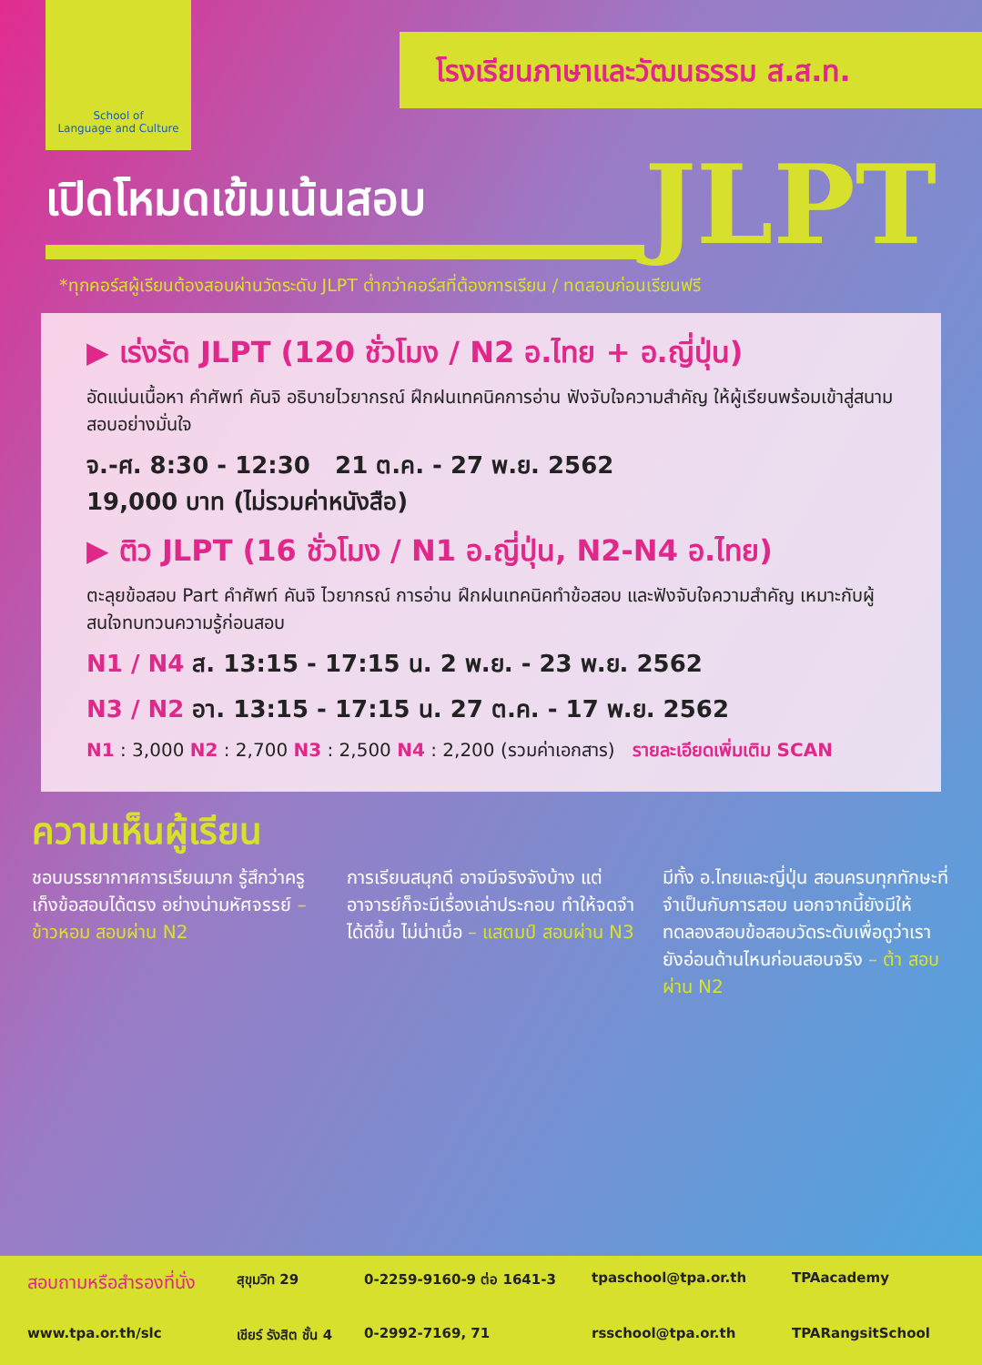School of
Language and Culture
โรงเรียนภาษาและวัฒนธรรม ส.ส.ท.
เปิดโหมดเข้มเน้นสอบ
JLPT
*ทุกคอร์สผู้เรียนต้องสอบผ่านวัดระดับ JLPT ต่ำกว่าคอร์สที่ต้องการเรียน / ทดสอบก่อนเรียนฟรี
▶ เร่งรัด JLPT (120 ชั่วโมง / N2 อ.ไทย + อ.ญี่ปุ่น)
อัดแน่นเนื้อหา คำศัพท์ คันจิ อธิบายไวยากรณ์ ฝึกฝนเทคนิคการอ่าน ฟังจับใจความสำคัญ ให้ผู้เรียนพร้อมเข้าสู่สนามสอบอย่างมั่นใจ
จ.-ศ. 8:30 - 12:30 21 ต.ค. - 27 พ.ย. 2562
19,000 บาท (ไม่รวมค่าหนังสือ)
▶ ติว JLPT (16 ชั่วโมง / N1 อ.ญี่ปุ่น, N2-N4 อ.ไทย)
ตะลุยข้อสอบ Part คำศัพท์ คันจิ ไวยากรณ์ การอ่าน ฝึกฝนเทคนิคทำข้อสอบ และฟังจับใจความสำคัญ เหมาะกับผู้สนใจทบทวนความรู้ก่อนสอบ
N1 / N4 ส. 13:15 - 17:15 น. 2 พ.ย. - 23 พ.ย. 2562
N3 / N2 อา. 13:15 - 17:15 น. 27 ต.ค. - 17 พ.ย. 2562
N1 : 3,000 N2 : 2,700 N3 : 2,500 N4 : 2,200 (รวมค่าเอกสาร) รายละเอียดเพิ่มเติม SCAN
ความเห็นผู้เรียน
ชอบบรรยากาศการเรียนมาก รู้สึกว่าครูเก็งข้อสอบได้ตรง อย่างน่ามหัศจรรย์ – ข้าวหอม สอบผ่าน N2
การเรียนสนุกดี อาจมีจริงจังบ้าง แต่อาจารย์ก็จะมีเรื่องเล่าประกอบ ทำให้จดจำได้ดีขึ้น ไม่น่าเบื่อ – แสตมป์ สอบผ่าน N3
มีทั้ง อ.ไทยและญี่ปุ่น สอนครบทุกทักษะที่จำเป็นกับการสอบ นอกจากนี้ยังมีให้ทดลองสอบข้อสอบวัดระดับเพื่อดูว่าเรายังอ่อนด้านไหนก่อนสอบจริง – ต้า สอบผ่าน N2
สอบถามหรือสำรองที่นั่ง สุขุมวิท 29 0-2259-9160-9 ต่อ 1641-3 tpaschool@tpa.or.th TPAacademy www.tpa.or.th/slc เชียร์ รังสิต ชั้น 4 0-2992-7169, 71 rsschool@tpa.or.th TPARangsitSchool